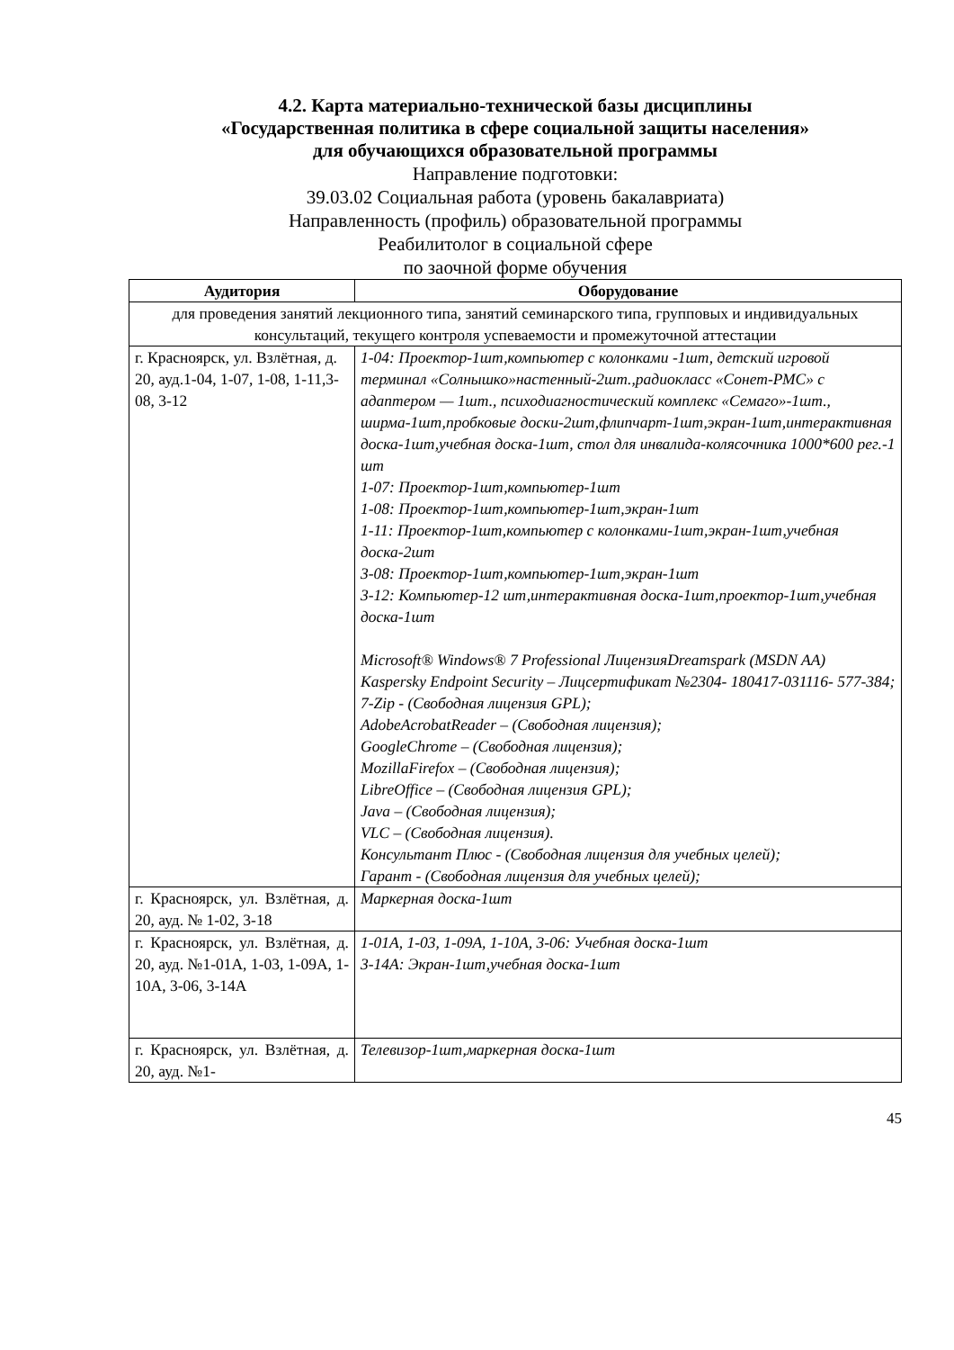4.2. Карта материально-технической базы дисциплины
«Государственная политика в сфере социальной защиты населения»
для обучающихся образовательной программы
Направление подготовки:
39.03.02 Социальная работа (уровень бакалавриата)
Направленность (профиль) образовательной программы
Реабилитолог в социальной сфере
по заочной форме обучения
| Аудитория | Оборудование |
| --- | --- |
| для проведения занятий лекционного типа, занятий семинарского типа, групповых и индивидуальных консультаций, текущего контроля успеваемости и промежуточной аттестации | |
| г. Красноярск, ул. Взлётная, д. 20, ауд.1-04, 1-07, 1-08, 1-11,3-08, 3-12 | 1-04: Проектор-1шт,компьютер с колонками -1шт, детский игровой терминал «Солнышко»настенный-2шт.,радиокласс «Сонет-РМС» с адаптером — 1шт., психодиагностический комплекс «Семаго»-1шт., ширма-1шт,пробковые доски-2шт,флипчарт-1шт,экран-1шт,интерактивная доска-1шт,учебная доска-1шт, стол для инвалида-колясочника 1000*600 рег.-1 шт 1-07: Проектор-1шт,компьютер-1шт 1-08: Проектор-1шт,компьютер-1шт,экран-1шт 1-11: Проектор-1шт,компьютер с колонками-1шт,экран-1шт,учебная доска-2шт 3-08: Проектор-1шт,компьютер-1шт,экран-1шт 3-12: Компьютер-12 шт,интерактивная доска-1шт,проектор-1шт,учебная доска-1шт Microsoft® Windows® 7 Professional ЛицензияDreamspark (MSDN AA) Kaspersky Endpoint Security – Лицсертификат №2304- 180417-031116- 577-384; 7-Zip - (Свободная лицензия GPL); AdobeAcrobatReader – (Свободная лицензия); GoogleChrome – (Свободная лицензия); MozillaFirefox – (Свободная лицензия); LibreOffice – (Свободная лицензия GPL); Java – (Свободная лицензия); VLC – (Свободная лицензия). Консультант Плюс - (Свободная лицензия для учебных целей); Гарант - (Свободная лицензия для учебных целей); |
| г. Красноярск, ул. Взлётная, д. 20, ауд. № 1-02, 3-18 | Маркерная доска-1шт |
| г. Красноярск, ул. Взлётная, д. 20, ауд. №1-01А, 1-03, 1-09А, 1-10А, 3-06, 3-14А | 1-01А, 1-03, 1-09А, 1-10А, 3-06: Учебная доска-1шт 3-14А: Экран-1шт,учебная доска-1шт |
| г. Красноярск, ул. Взлётная, д. 20, ауд. №1- | Телевизор-1шт,маркерная доска-1шт |
45